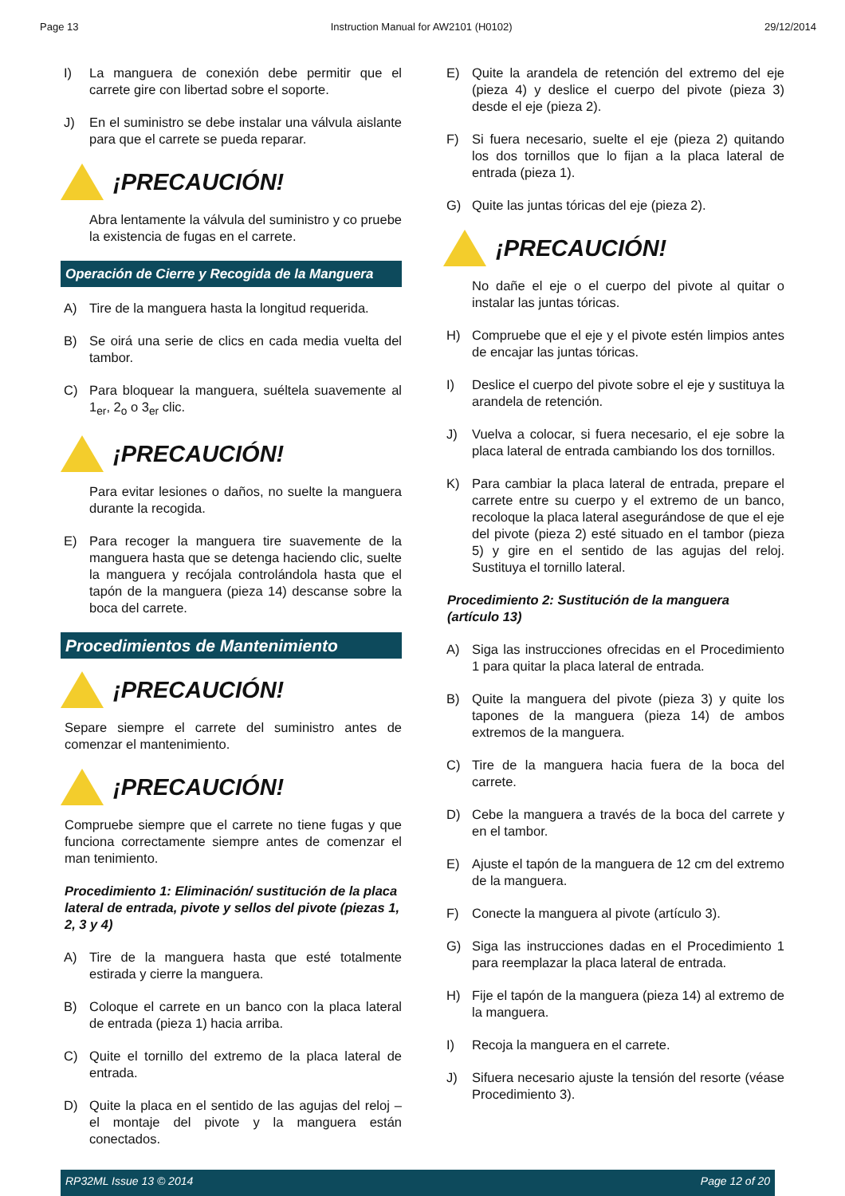Page 13 Instruction Manual for AW2101 (H0102) 29/12/2014
I) La manguera de conexión debe permitir que el carrete gire con libertad sobre el soporte.
J) En el suministro se debe instalar una válvula aislante para que el carrete se pueda reparar.
¡PRECAUCIÓN!
Abra lentamente la válvula del suministro y co pruebe la existencia de fugas en el carrete.
Operación de Cierre y Recogida de la Manguera
A) Tire de la manguera hasta la longitud requerida.
B) Se oirá una serie de clics en cada media vuelta del tambor.
C) Para bloquear la manguera, suéltela suavemente al 1<sub>er</sub>, 2<sub>o</sub> o 3<sub>er</sub> clic.
¡PRECAUCIÓN!
Para evitar lesiones o daños, no suelte la manguera durante la recogida.
E) Para recoger la manguera tire suavemente de la manguera hasta que se detenga haciendo clic, suelte la manguera y recójala controlándola hasta que el tapón de la manguera (pieza 14) descanse sobre la boca del carrete.
Procedimientos de Mantenimiento
¡PRECAUCIÓN!
Separe siempre el carrete del suministro antes de comenzar el mantenimiento.
¡PRECAUCIÓN!
Compruebe siempre que el carrete no tiene fugas y que funciona correctamente siempre antes de comenzar el man tenimiento.
Procedimiento 1: Eliminación/ sustitución de la placa lateral de entrada, pivote y sellos del pivote (piezas 1, 2, 3 y 4)
A) Tire de la manguera hasta que esté totalmente estirada y cierre la manguera.
B) Coloque el carrete en un banco con la placa lateral de entrada (pieza 1) hacia arriba.
C) Quite el tornillo del extremo de la placa lateral de entrada.
D) Quite la placa en el sentido de las agujas del reloj – el montaje del pivote y la manguera están conectados.
E) Quite la arandela de retención del extremo del eje (pieza 4) y deslice el cuerpo del pivote (pieza 3) desde el eje (pieza 2).
F) Si fuera necesario, suelte el eje (pieza 2) quitando los dos tornillos que lo fijan a la placa lateral de entrada (pieza 1).
G) Quite las juntas tóricas del eje (pieza 2).
¡PRECAUCIÓN!
No dañe el eje o el cuerpo del pivote al quitar o instalar las juntas tóricas.
H) Compruebe que el eje y el pivote estén limpios antes de encajar las juntas tóricas.
I) Deslice el cuerpo del pivote sobre el eje y sustituya la arandela de retención.
J) Vuelva a colocar, si fuera necesario, el eje sobre la placa lateral de entrada cambiando los dos tornillos.
K) Para cambiar la placa lateral de entrada, prepare el carrete entre su cuerpo y el extremo de un banco, recoloque la placa lateral asegurándose de que el eje del pivote (pieza 2) esté situado en el tambor (pieza 5) y gire en el sentido de las agujas del reloj. Sustituya el tornillo lateral.
Procedimiento 2: Sustitución de la manguera (artículo 13)
A) Siga las instrucciones ofrecidas en el Procedimiento 1 para quitar la placa lateral de entrada.
B) Quite la manguera del pivote (pieza 3) y quite los tapones de la manguera (pieza 14) de ambos extremos de la manguera.
C) Tire de la manguera hacia fuera de la boca del carrete.
D) Cebe la manguera a través de la boca del carrete y en el tambor.
E) Ajuste el tapón de la manguera de 12 cm del extremo de la manguera.
F) Conecte la manguera al pivote (artículo 3).
G) Siga las instrucciones dadas en el Procedimiento 1 para reemplazar la placa lateral de entrada.
H) Fije el tapón de la manguera (pieza 14) al extremo de la manguera.
I) Recoja la manguera en el carrete.
J) Sifuera necesario ajuste la tensión del resorte (véase Procedimiento 3).
RP32ML Issue 13 © 2014 Page 12 of 20